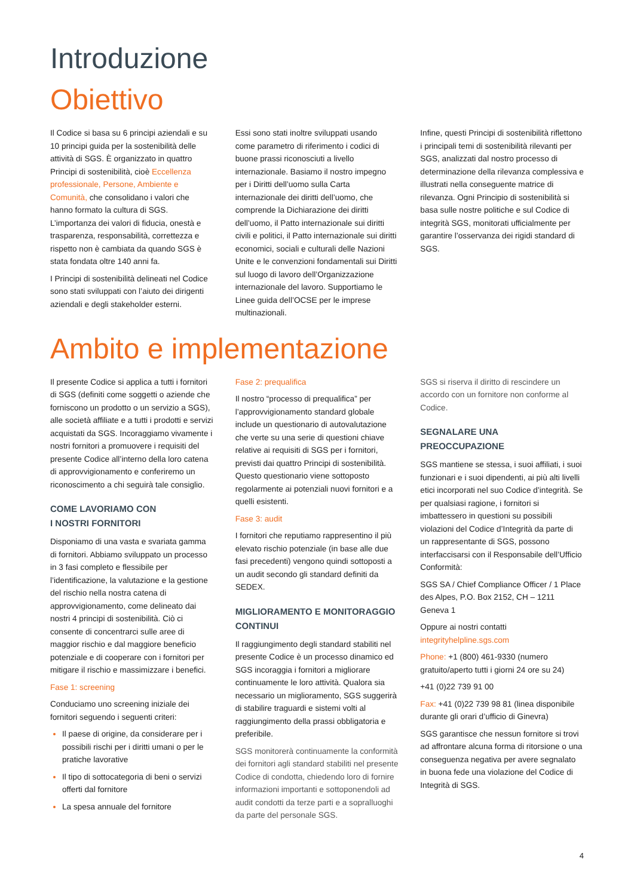Introduzione
Obiettivo
Il Codice si basa su 6 principi aziendali e su 10 principi guida per la sostenibilità delle attività di SGS. È organizzato in quattro Principi di sostenibilità, cioè Eccellenza professionale, Persone, Ambiente e Comunità, che consolidano i valori che hanno formato la cultura di SGS. L’importanza dei valori di fiducia, onestà e trasparenza, responsabilità, correttezza e rispetto non è cambiata da quando SGS è stata fondata oltre 140 anni fa.
I Principi di sostenibilità delineati nel Codice sono stati sviluppati con l’aiuto dei dirigenti aziendali e degli stakeholder esterni.
Essi sono stati inoltre sviluppati usando come parametro di riferimento i codici di buone prassi riconosciuti a livello internazionale. Basiamo il nostro impegno per i Diritti dell’uomo sulla Carta internazionale dei diritti dell’uomo, che comprende la Dichiarazione dei diritti dell’uomo, il Patto internazionale sui diritti civili e politici, il Patto internazionale sui diritti economici, sociali e culturali delle Nazioni Unite e le convenzioni fondamentali sui Diritti sul luogo di lavoro dell’Organizzazione internazionale del lavoro. Supportiamo le Linee guida dell’OCSE per le imprese multinazionali.
Infine, questi Principi di sostenibilità riflettono i principali temi di sostenibilità rilevanti per SGS, analizzati dal nostro processo di determinazione della rilevanza complessiva e illustrati nella conseguente matrice di rilevanza. Ogni Principio di sostenibilità si basa sulle nostre politiche e sul Codice di integrità SGS, monitorati ufficialmente per garantire l’osservanza dei rigidi standard di SGS.
Ambito e implementazione
Il presente Codice si applica a tutti i fornitori di SGS (definiti come soggetti o aziende che forniscono un prodotto o un servizio a SGS), alle società affiliate e a tutti i prodotti e servizi acquistati da SGS. Incoraggiamo vivamente i nostri fornitori a promuovere i requisiti del presente Codice all’interno della loro catena di approvvigionamento e conferiremo un riconoscimento a chi seguirà tale consiglio.
COME LAVORIAMO CON
I NOSTRI FORNITORI
Disponiamo di una vasta e svariata gamma di fornitori. Abbiamo sviluppato un processo in 3 fasi completo e flessibile per l’identificazione, la valutazione e la gestione del rischio nella nostra catena di approvvigionamento, come delineato dai nostri 4 principi di sostenibilità. Ciò ci consente di concentrarci sulle aree di maggior rischio e dal maggiore beneficio potenziale e di cooperare con i fornitori per mitigare il rischio e massimizzare i benefici.
Fase 1: screening
Conduciamo uno screening iniziale dei fornitori seguendo i seguenti criteri:
Il paese di origine, da considerare per i possibili rischi per i diritti umani o per le pratiche lavorative
Il tipo di sottocategoria di beni o servizi offerti dal fornitore
La spesa annuale del fornitore
Fase 2: prequalifica
Il nostro “processo di prequalifica” per l’approvvigionamento standard globale include un questionario di autovalutazione che verte su una serie di questioni chiave relative ai requisiti di SGS per i fornitori, previsti dai quattro Principi di sostenibilità. Questo questionario viene sottoposto regolarmente ai potenziali nuovi fornitori e a quelli esistenti.
Fase 3: audit
I fornitori che reputiamo rappresentino il più elevato rischio potenziale (in base alle due fasi precedenti) vengono quindi sottoposti a un audit secondo gli standard definiti da SEDEX.
MIGLIORAMENTO E MONITORAGGIO CONTINUI
Il raggiungimento degli standard stabiliti nel presente Codice è un processo dinamico ed SGS incoraggia i fornitori a migliorare continuamente le loro attività. Qualora sia necessario un miglioramento, SGS suggerirà di stabilire traguardi e sistemi volti al raggiungimento della prassi obbligatoria e preferibile.
SGS monitorerà continuamente la conformità dei fornitori agli standard stabiliti nel presente Codice di condotta, chiedendo loro di fornire informazioni importanti e sottoponendoli ad audit condotti da terze parti e a sopralluoghi da parte del personale SGS.
SGS si riserva il diritto di rescindere un accordo con un fornitore non conforme al Codice.
SEGNALARE UNA PREOCCUPAZIONE
SGS mantiene se stessa, i suoi affiliati, i suoi funzionari e i suoi dipendenti, ai più alti livelli etici incorporati nel suo Codice d’integrità. Se per qualsiasi ragione, i fornitori si imbattessero in questioni su possibili violazioni del Codice d’Integrità da parte di un rappresentante di SGS, possono interfaccisarsi con il Responsabile dell’Ufficio Conformità:
SGS SA / Chief Compliance Officer / 1 Place des Alpes, P.O. Box 2152, CH – 1211 Geneva 1
Oppure ai nostri contatti integrityhelpline.sgs.com
Phone: +1 (800) 461-9330 (numero gratuito/aperto tutti i giorni 24 ore su 24)
+41 (0)22 739 91 00
Fax: +41 (0)22 739 98 81 (linea disponibile durante gli orari d’ufficio di Ginevra)
SGS garantisce che nessun fornitore si trovi ad affrontare alcuna forma di ritorsione o una conseguenza negativa per avere segnalato in buona fede una violazione del Codice di Integrità di SGS.
4